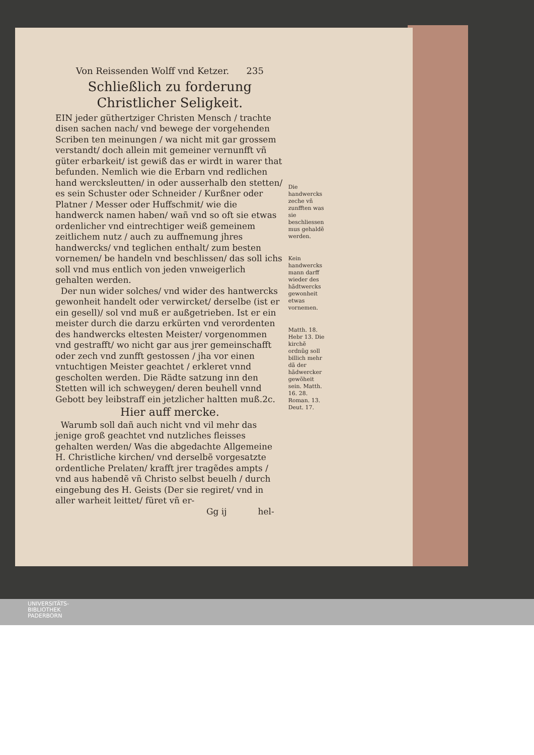Von Reissenden Wolff vnd Ketzer. 235
Schließlich zu forderung Christlicher Seligkeit.
EIN jeder güthertziger Christen Mensch / trachte disen sachen nach/ vnd bewege der vorgehenden Scriben ten meinungen / wa nicht mit gar grossem verstandt/ doch allein mit gemeiner vernunfft vñ güter erbarkeit/ ist gewiß das er wirdt in warer that befunden. Nemlich wie die Erbarn vnd redlichen hand wercksleutten/ in oder ausserhalb den stetten/ es sein Schuster oder Schneider / Kurßner oder Platner / Messer oder Huffschmit/ wie die handwerck namen haben/ wañ vnd so oft sie etwas ordenlicher vnd eintrechtiger weiß gemeinem zeitlichem nutz / auch zu auffnemung jhres handwercks/ vnd teglichen enthalt/ zum besten vornemen/ be handeln vnd beschlissen/ das soll ichs soll vnd mus entlich von jeden vnweigerlich gehalten werden.
Der nun wider solches/ vnd wider des hantwercks gewonheit handelt oder verwircket/ derselbe (ist er ein gesell)/ sol vnd muß er außgetrieben. Ist er ein meister durch die darzu erkürten vnd verordenten des handwercks eltesten Meister/ vorgenommen vnd gestrafft/ wo nicht gar aus jrer gemeinschafft oder zech vnd zunfft gestossen / jha vor einen vntuchtigen Meister geachtet / erkleret vnnd gescholten werden. Die Rädte satzung inn den Stetten will ich schweygen/ deren beuhell vnnd Gebott bey leibstraff ein jetzlicher haltten muß.2c.
Hier auff mercke.
Warumb soll dañ auch nicht vnd vil mehr das jenige groß geachtet vnd nutzliches fleisses gehalten werden/ Was die abgedachte Allgemeine H. Christliche kirchen/ vnd derselbẽ vorgesatzte ordentliche Prelaten/ krafft jrer tragẽdes ampts / vnd aus habendẽ vñ Christo selbst beuelh / durch eingebung des H. Geists (Der sie regiret/ vnd in aller warheit leittet/ füret vñ er-
Gg ij hel-
Die handwercks zeche vñ zunfften was sie beschliessen mus gehaldẽ werden.
Kein handwercks mann darff wieder des hãdtwercks gewonheit etwas vornemen.
Matth. 18. Hebr 13. Die kirchẽ ordnũg soll billich mehr dã der hãdwercker gewõheit sein. Matth. 16. 28. Roman. 13. Deut. 17.
UNIVERSITÄTS-
BIBLIOTHEK
PADERBORN